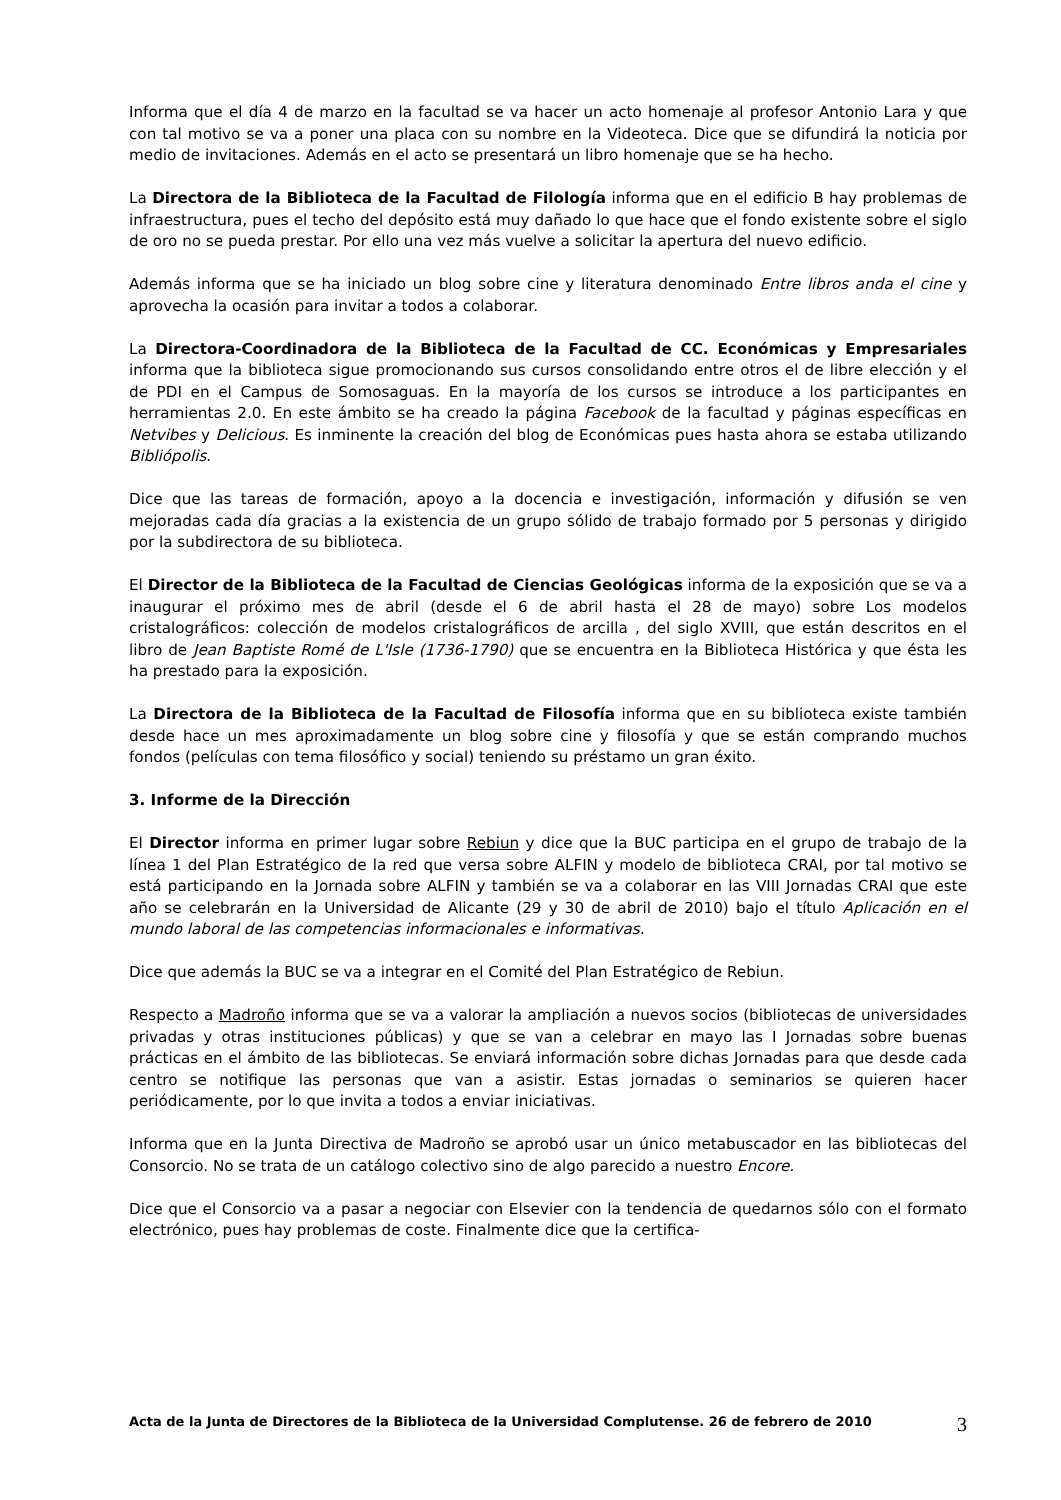Informa que el día 4 de marzo en la facultad se va hacer un acto homenaje al profesor Antonio Lara y que con tal motivo se va a poner una placa con su nombre en la Videoteca. Dice que se difundirá la noticia por medio de invitaciones. Además en el acto se presentará un libro homenaje que se ha hecho.
La Directora de la Biblioteca de la Facultad de Filología informa que en el edificio B hay problemas de infraestructura, pues el techo del depósito está muy dañado lo que hace que el fondo existente sobre el siglo de oro no se pueda prestar. Por ello una vez más vuelve a solicitar la apertura del nuevo edificio.
Además informa que se ha iniciado un blog sobre cine y literatura denominado Entre libros anda el cine y aprovecha la ocasión para invitar a todos a colaborar.
La Directora-Coordinadora de la Biblioteca de la Facultad de CC. Económicas y Empresariales informa que la biblioteca sigue promocionando sus cursos consolidando entre otros el de libre elección y el de PDI en el Campus de Somosaguas. En la mayoría de los cursos se introduce a los participantes en herramientas 2.0. En este ámbito se ha creado la página Facebook de la facultad y páginas específicas en Netvibes y Delicious. Es inminente la creación del blog de Económicas pues hasta ahora se estaba utilizando Bibliópolis.
Dice que las tareas de formación, apoyo a la docencia e investigación, información y difusión se ven mejoradas cada día gracias a la existencia de un grupo sólido de trabajo formado por 5 personas y dirigido por la subdirectora de su biblioteca.
El Director de la Biblioteca de la Facultad de Ciencias Geológicas informa de la exposición que se va a inaugurar el próximo mes de abril (desde el 6 de abril hasta el 28 de mayo) sobre Los modelos cristalográficos: colección de modelos cristalográficos de arcilla , del siglo XVIII, que están descritos en el libro de Jean Baptiste Romé de L'Isle (1736-1790) que se encuentra en la Biblioteca Histórica y que ésta les ha prestado para la exposición.
La Directora de la Biblioteca de la Facultad de Filosofía informa que en su biblioteca existe también desde hace un mes aproximadamente un blog sobre cine y filosofía y que se están comprando muchos fondos (películas con tema filosófico y social) teniendo su préstamo un gran éxito.
3. Informe de la Dirección
El Director informa en primer lugar sobre Rebiun y dice que la BUC participa en el grupo de trabajo de la línea 1 del Plan Estratégico de la red que versa sobre ALFIN y modelo de biblioteca CRAI, por tal motivo se está participando en la Jornada sobre ALFIN y también se va a colaborar en las VIII Jornadas CRAI que este año se celebrarán en la Universidad de Alicante (29 y 30 de abril de 2010) bajo el título Aplicación en el mundo laboral de las competencias informacionales e informativas.
Dice que además la BUC se va a integrar en el Comité del Plan Estratégico de Rebiun.
Respecto a Madroño informa que se va a valorar la ampliación a nuevos socios (bibliotecas de universidades privadas y otras instituciones públicas) y que se van a celebrar en mayo las I Jornadas sobre buenas prácticas en el ámbito de las bibliotecas. Se enviará información sobre dichas Jornadas para que desde cada centro se notifique las personas que van a asistir. Estas jornadas o seminarios se quieren hacer periódicamente, por lo que invita a todos a enviar iniciativas.
Informa que en la Junta Directiva de Madroño se aprobó usar un único metabuscador en las bibliotecas del Consorcio. No se trata de un catálogo colectivo sino de algo parecido a nuestro Encore.
Dice que el Consorcio va a pasar a negociar con Elsevier con la tendencia de quedarnos sólo con el formato electrónico, pues hay problemas de coste. Finalmente dice que la certifica-
Acta de la Junta de Directores de la Biblioteca de la Universidad Complutense. 26 de febrero de 2010 3